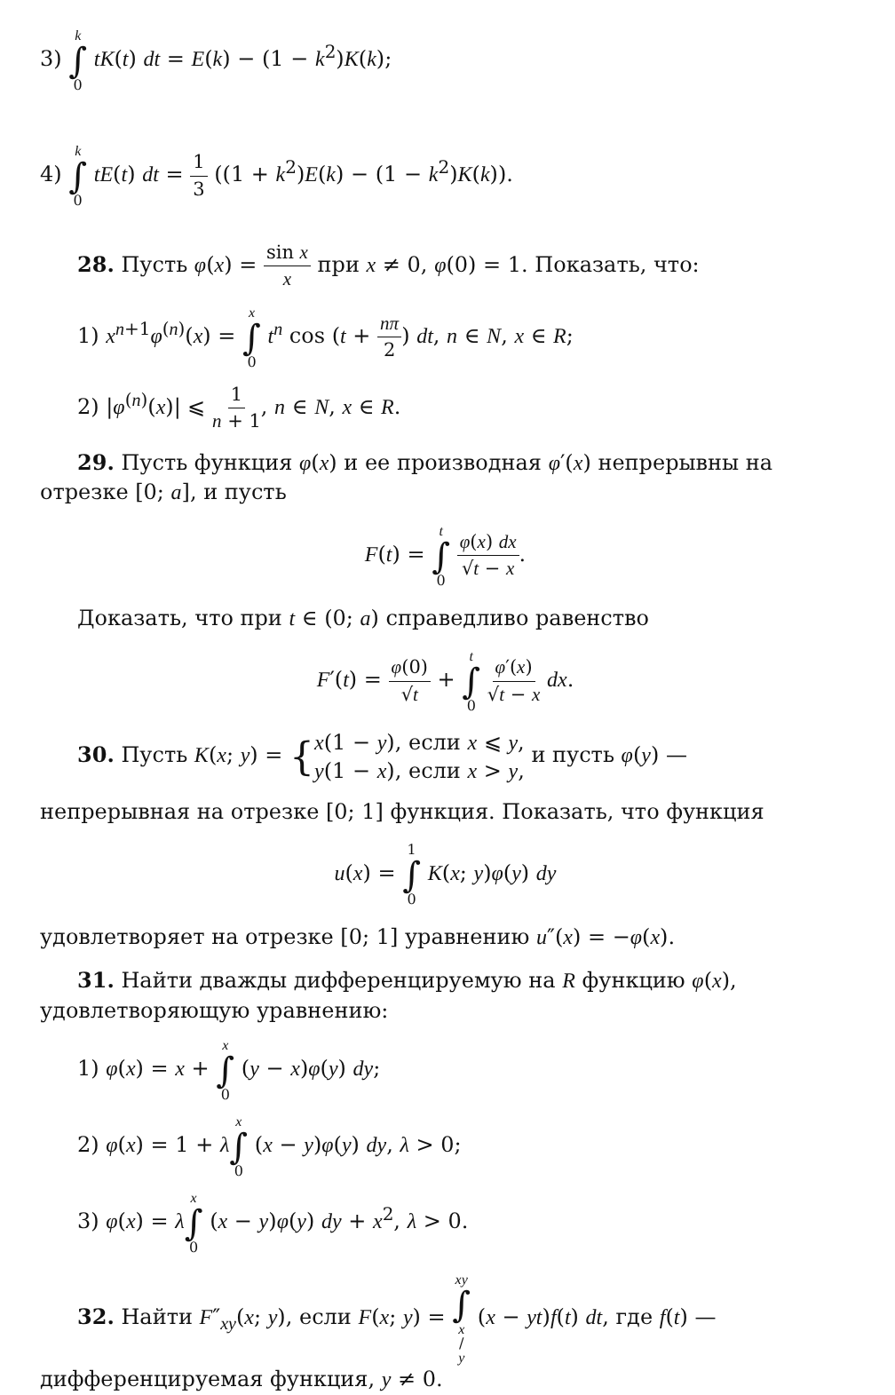3) k ∫ 0 tK(t) dt = E(k) − (1 − k<sup>2</sup>)K(k);
4) k ∫ 0 tE(t) dt = 1 3 ((1 + k<sup>2</sup>)E(k) − (1 − k<sup>2</sup>)K(k)).
28. Пусть φ(x) = sin x x при x ≠ 0, φ(0) = 1. Показать, что:
1) x<sup>n+1</sup>φ<sup>(n)</sup>(x) = x ∫ 0 t<sup>n</sup> cos (t + nπ 2) dt, n ∈ N, x ∈ R;
2) |φ<sup>(n)</sup>(x)| ⩽ 1 n + 1, n ∈ N, x ∈ R.
29. Пусть функция φ(x) и ее производная φ′(x) непрерывны на
отрезке [0; a], и пусть
F(t) = t ∫ 0 φ(x) dx √t − x.
Доказать, что при t ∈ (0; a) справедливо равенство
F′(t) = φ(0) √t + t ∫ 0 φ′(x) √t − x dx.
30. Пусть K(x; y) = {x(1 − y), если x ⩽ y,
y(1 − x), если x > y, и пусть φ(y) —
непрерывная на отрезке [0; 1] функция. Показать, что функция
u(x) = 1 ∫ 0 K(x; y)φ(y) dy
удовлетворяет на отрезке [0; 1] уравнению u″(x) = −φ(x).
31. Найти дважды дифференцируемую на R функцию φ(x), удовлетворяющую уравнению:
1) φ(x) = x + x ∫ 0 (y − x)φ(y) dy;
2) φ(x) = 1 + λx ∫ 0 (x − y)φ(y) dy, λ > 0;
3) φ(x) = λx ∫ 0 (x − y)φ(y) dy + x<sup>2</sup>, λ > 0.
32. Найти F″<sub>xy</sub>(x; y), если F(x; y) = xy ∫ x / y (x − yt)f(t) dt, где f(t) — дифференцируемая функция, y ≠ 0.